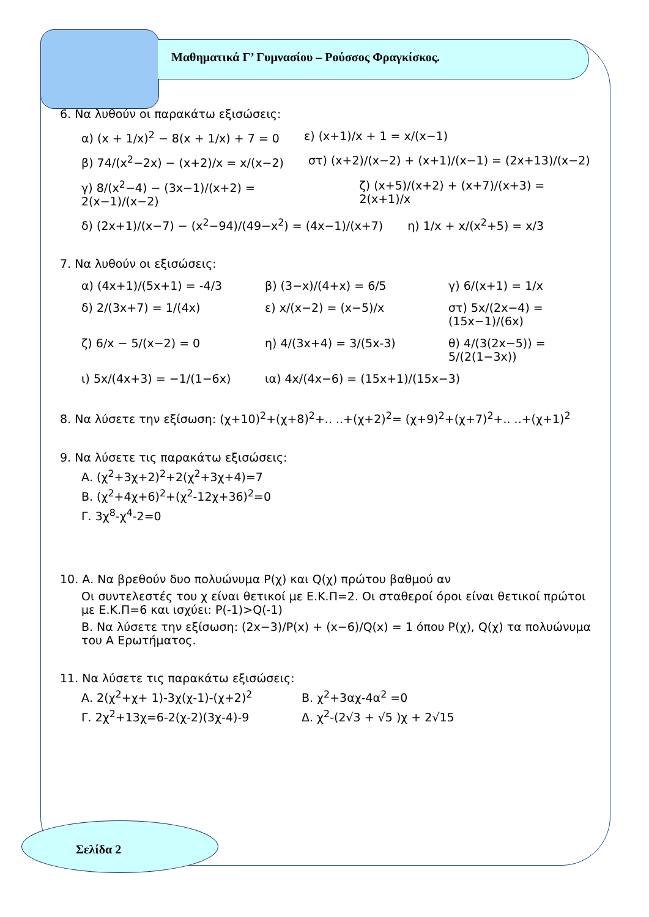Μαθηματικά Γ’ Γυμνασίου – Ρούσσος Φραγκίσκος.
6. Να λυθούν οι παρακάτω εξισώσεις:
α) (x + 1/x)<sup>2</sup> − 8(x + 1/x) + 7 = 0 ε) (x+1)/x + 1 = x/(x−1)
β) 74/(x<sup>2</sup>−2x) − (x+2)/x = x/(x−2) στ) (x+2)/(x−2) + (x+1)/(x−1) = (2x+13)/(x−2)
γ) 8/(x<sup>2</sup>−4) − (3x−1)/(x+2) = 2(x−1)/(x−2) ζ) (x+5)/(x+2) + (x+7)/(x+3) = 2(x+1)/x
δ) (2x+1)/(x−7) − (x<sup>2</sup>−94)/(49−x<sup>2</sup>) = (4x−1)/(x+7) η) 1/x + x/(x<sup>2</sup>+5) = x/3
7. Να λυθούν οι εξισώσεις:
α) (4x+1)/(5x+1) = -4/3 β) (3−x)/(4+x) = 6/5 γ) 6/(x+1) = 1/x
δ) 2/(3x+7) = 1/(4x) ε) x/(x−2) = (x−5)/x στ) 5x/(2x−4) = (15x−1)/(6x)
ζ) 6/x − 5/(x−2) = 0 η) 4/(3x+4) = 3/(5x-3) θ) 4/(3(2x−5)) = 5/(2(1−3x))
ι) 5x/(4x+3) = −1/(1−6x) ια) 4x/(4x−6) = (15x+1)/(15x−3)
8. Να λύσετε την εξίσωση: (χ+10)<sup>2</sup>+(χ+8)<sup>2</sup>+.. ..+(χ+2)<sup>2</sup>= (χ+9)<sup>2</sup>+(χ+7)<sup>2</sup>+.. ..+(χ+1)<sup>2</sup>
9. Να λύσετε τις παρακάτω εξισώσεις:
Α. (χ<sup>2</sup>+3χ+2)<sup>2</sup>+2(χ<sup>2</sup>+3χ+4)=7
Β. (χ<sup>2</sup>+4χ+6)<sup>2</sup>+(χ<sup>2</sup>-12χ+36)<sup>2</sup>=0
Γ. 3χ<sup>8</sup>-χ<sup>4</sup>-2=0
10. Α. Να βρεθούν δυο πολυώνυμα P(χ) και Q(χ) πρώτου βαθμού αν
Οι συντελεστές του χ είναι θετικοί με Ε.Κ.Π=2. Οι σταθεροί όροι είναι θετικοί πρώτοι με Ε.Κ.Π=6 και ισχύει: P(-1)>Q(-1)
Β. Να λύσετε την εξίσωση: (2x−3)/P(x) + (x−6)/Q(x) = 1 όπου P(χ), Q(χ) τα πολυώνυμα του Α Ερωτήματος.
11. Να λύσετε τις παρακάτω εξισώσεις:
Α. 2(χ<sup>2</sup>+χ+ 1)-3χ(χ-1)-(χ+2)<sup>2</sup> Β. χ<sup>2</sup>+3αχ-4α<sup>2</sup> =0
Γ. 2χ<sup>2</sup>+13χ=6-2(χ-2)(3χ-4)-9 Δ. χ<sup>2</sup>-(2√3 + √5 )χ + 2√15
Σελίδα 2